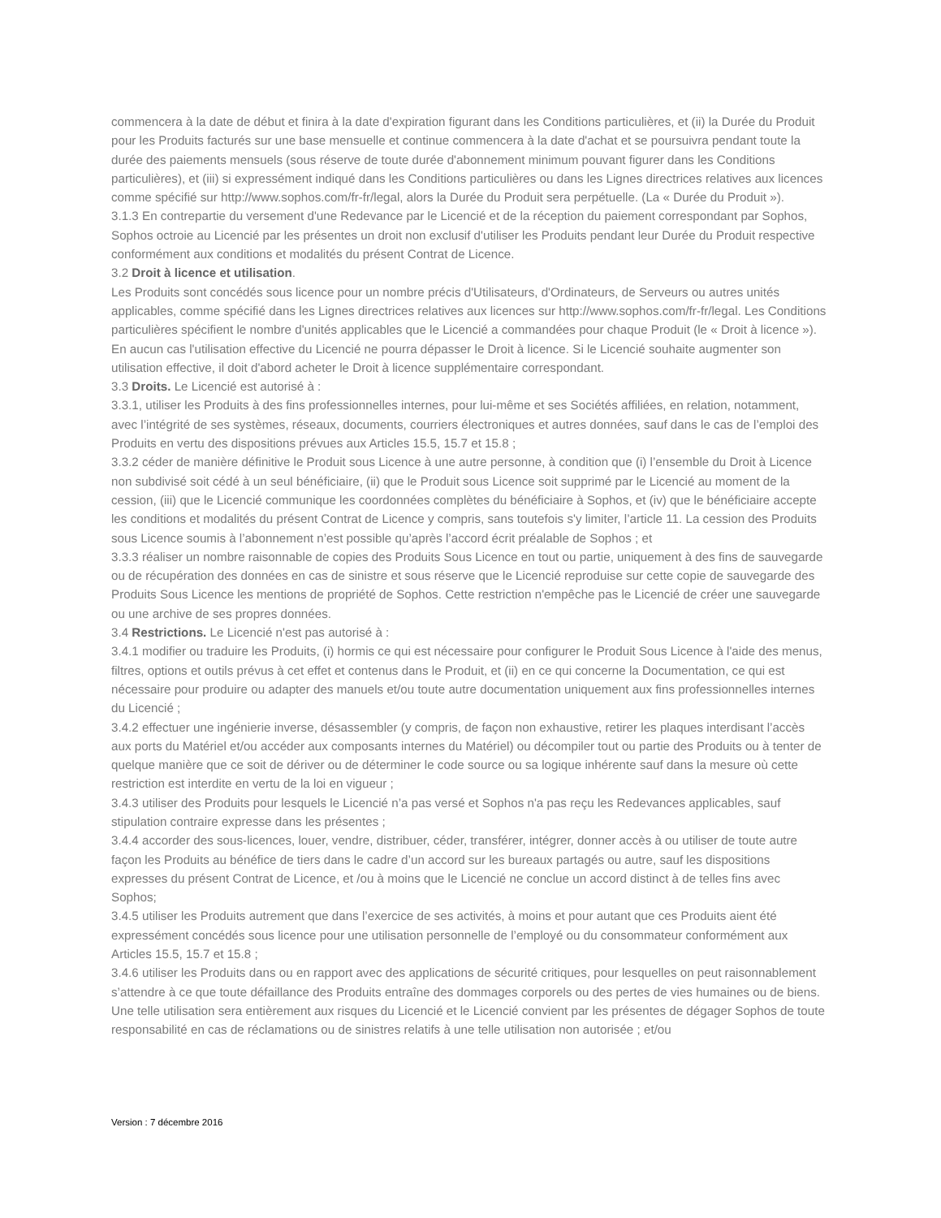commencera à la date de début et finira à la date d'expiration figurant dans les Conditions particulières, et (ii) la Durée du Produit pour les Produits facturés sur une base mensuelle et continue commencera à la date d'achat et se poursuivra pendant toute la durée des paiements mensuels (sous réserve de toute durée d'abonnement minimum pouvant figurer dans les Conditions particulières), et (iii) si expressément indiqué dans les Conditions particulières ou dans les Lignes directrices relatives aux licences comme spécifié sur http://www.sophos.com/fr-fr/legal, alors la Durée du Produit sera perpétuelle. (La « Durée du Produit »).
3.1.3 En contrepartie du versement d'une Redevance par le Licencié et de la réception du paiement correspondant par Sophos, Sophos octroie au Licencié par les présentes un droit non exclusif d'utiliser les Produits pendant leur Durée du Produit respective conformément aux conditions et modalités du présent Contrat de Licence.
3.2 Droit à licence et utilisation.
Les Produits sont concédés sous licence pour un nombre précis d'Utilisateurs, d'Ordinateurs, de Serveurs ou autres unités applicables, comme spécifié dans les Lignes directrices relatives aux licences sur http://www.sophos.com/fr-fr/legal. Les Conditions particulières spécifient le nombre d'unités applicables que le Licencié a commandées pour chaque Produit (le « Droit à licence »). En aucun cas l'utilisation effective du Licencié ne pourra dépasser le Droit à licence. Si le Licencié souhaite augmenter son utilisation effective, il doit d'abord acheter le Droit à licence supplémentaire correspondant.
3.3 Droits. Le Licencié est autorisé à :
3.3.1, utiliser les Produits à des fins professionnelles internes, pour lui-même et ses Sociétés affiliées, en relation, notamment, avec l’intégrité de ses systèmes, réseaux, documents, courriers électroniques et autres données, sauf dans le cas de l’emploi des Produits en vertu des dispositions prévues aux Articles 15.5, 15.7 et 15.8 ;
3.3.2 céder de manière définitive le Produit sous Licence à une autre personne, à condition que (i) l’ensemble du Droit à Licence non subdivisé soit cédé à un seul bénéficiaire, (ii) que le Produit sous Licence soit supprimé par le Licencié au moment de la cession, (iii) que le Licencié communique les coordonnées complètes du bénéficiaire à Sophos, et (iv) que le bénéficiaire accepte les conditions et modalités du présent Contrat de Licence y compris, sans toutefois s'y limiter, l’article 11. La cession des Produits sous Licence soumis à l’abonnement n’est possible qu’après l’accord écrit préalable de Sophos ; et
3.3.3 réaliser un nombre raisonnable de copies des Produits Sous Licence en tout ou partie, uniquement à des fins de sauvegarde ou de récupération des données en cas de sinistre et sous réserve que le Licencié reproduise sur cette copie de sauvegarde des Produits Sous Licence les mentions de propriété de Sophos. Cette restriction n'empêche pas le Licencié de créer une sauvegarde ou une archive de ses propres données.
3.4 Restrictions. Le Licencié n'est pas autorisé à :
3.4.1 modifier ou traduire les Produits, (i) hormis ce qui est nécessaire pour configurer le Produit Sous Licence à l'aide des menus, filtres, options et outils prévus à cet effet et contenus dans le Produit, et (ii) en ce qui concerne la Documentation, ce qui est nécessaire pour produire ou adapter des manuels et/ou toute autre documentation uniquement aux fins professionnelles internes du Licencié ;
3.4.2 effectuer une ingénierie inverse, désassembler (y compris, de façon non exhaustive, retirer les plaques interdisant l’accès aux ports du Matériel et/ou accéder aux composants internes du Matériel) ou décompiler tout ou partie des Produits ou à tenter de quelque manière que ce soit de dériver ou de déterminer le code source ou sa logique inhérente sauf dans la mesure où cette restriction est interdite en vertu de la loi en vigueur ;
3.4.3 utiliser des Produits pour lesquels le Licencié n’a pas versé et Sophos n'a pas reçu les Redevances applicables, sauf stipulation contraire expresse dans les présentes ;
3.4.4 accorder des sous-licences, louer, vendre, distribuer, céder, transférer, intégrer, donner accès à ou utiliser de toute autre façon les Produits au bénéfice de tiers dans le cadre d’un accord sur les bureaux partagés ou autre, sauf les dispositions expresses du présent Contrat de Licence, et /ou à moins que le Licencié ne conclue un accord distinct à de telles fins avec Sophos;
3.4.5 utiliser les Produits autrement que dans l’exercice de ses activités, à moins et pour autant que ces Produits aient été expressément concédés sous licence pour une utilisation personnelle de l’employé ou du consommateur conformément aux Articles 15.5, 15.7 et 15.8 ;
3.4.6 utiliser les Produits dans ou en rapport avec des applications de sécurité critiques, pour lesquelles on peut raisonnablement s’attendre à ce que toute défaillance des Produits entraîne des dommages corporels ou des pertes de vies humaines ou de biens. Une telle utilisation sera entièrement aux risques du Licencié et le Licencié convient par les présentes de dégager Sophos de toute responsabilité en cas de réclamations ou de sinistres relatifs à une telle utilisation non autorisée ; et/ou
Version : 7 décembre 2016